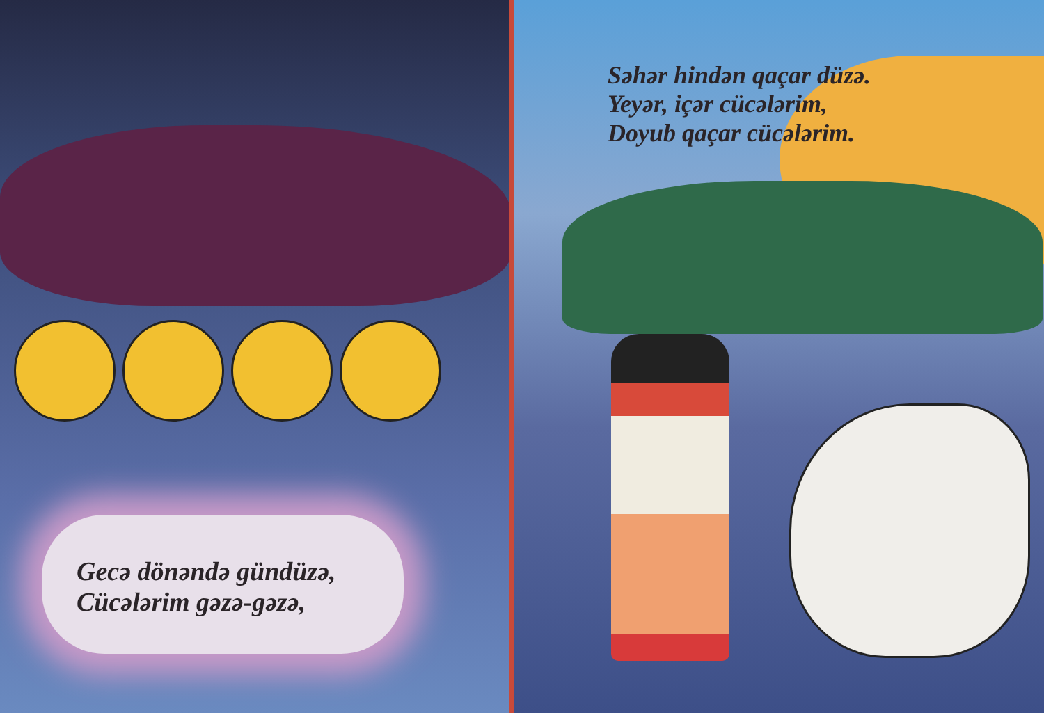Gecə dönəndə gündüzə,
Cücələrim gəzə-gəzə,
Səhər hindən qaçar düzə.
Yeyər, içər cücələrim,
Doyub qaçar cücələrim.